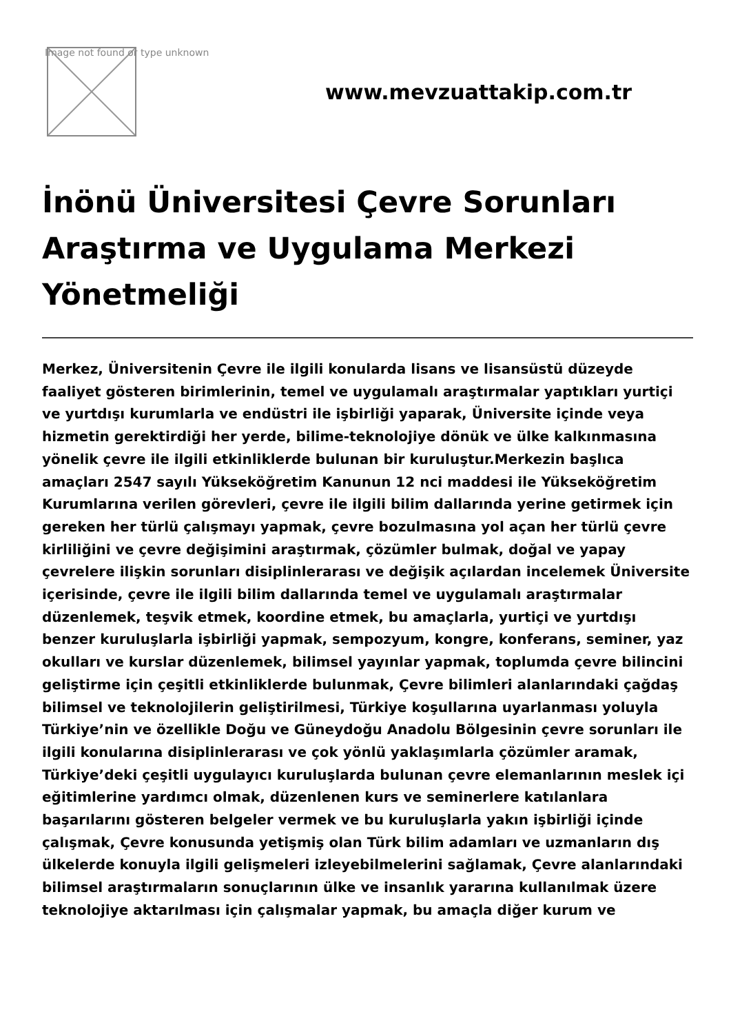Image not found or type unknown
www.mevzuattakip.com.tr
İnönü Üniversitesi Çevre Sorunları Araştırma ve Uygulama Merkezi Yönetmeliği
Merkez, Üniversitenin Çevre ile ilgili konularda lisans ve lisansüstü düzeyde faaliyet gösteren birimlerinin, temel ve uygulamalı araştırmalar yaptıkları yurtiçi ve yurtdışı kurumlarla ve endüstri ile işbirliği yaparak, Üniversite içinde veya hizmetin gerektirdiği her yerde, bilime-teknolojiye dönük ve ülke kalkınmasına yönelik çevre ile ilgili etkinliklerde bulunan bir kuruluştur.Merkezin başlıca amaçları 2547 sayılı Yükseköğretim Kanunun 12 nci maddesi ile Yükseköğretim Kurumlarına verilen görevleri, çevre ile ilgili bilim dallarında yerine getirmek için gereken her türlü çalışmayı yapmak, çevre bozulmasına yol açan her türlü çevre kirliliğini ve çevre değişimini araştırmak, çözümler bulmak, doğal ve yapay çevrelere ilişkin sorunları disiplinlerarası ve değişik açılardan incelemek Üniversite içerisinde, çevre ile ilgili bilim dallarında temel ve uygulamalı araştırmalar düzenlemek, teşvik etmek, koordine etmek, bu amaçlarla, yurtiçi ve yurtdışı benzer kuruluşlarla işbirliği yapmak, sempozyum, kongre, konferans, seminer, yaz okulları ve kurslar düzenlemek, bilimsel yayınlar yapmak, toplumda çevre bilincini geliştirme için çeşitli etkinliklerde bulunmak, Çevre bilimleri alanlarındaki çağdaş bilimsel ve teknolojilerin geliştirilmesi, Türkiye koşullarına uyarlanması yoluyla Türkiye’nin ve özellikle Doğu ve Güneydoğu Anadolu Bölgesinin çevre sorunları ile ilgili konularına disiplinlerarası ve çok yönlü yaklaşımlarla çözümler aramak, Türkiye’deki çeşitli uygulayıcı kuruluşlarda bulunan çevre elemanlarının meslek içi eğitimlerine yardımcı olmak, düzenlenen kurs ve seminerlere katılanlara başarılarını gösteren belgeler vermek ve bu kuruluşlarla yakın işbirliği içinde çalışmak, Çevre konusunda yetişmiş olan Türk bilim adamları ve uzmanların dış ülkelerde konuyla ilgili gelişmeleri izleyebilmelerini sağlamak, Çevre alanlarındaki bilimsel araştırmaların sonuçlarının ülke ve insanlık yararına kullanılmak üzere teknolojiye aktarılması için çalışmalar yapmak, bu amaçla diğer kurum ve